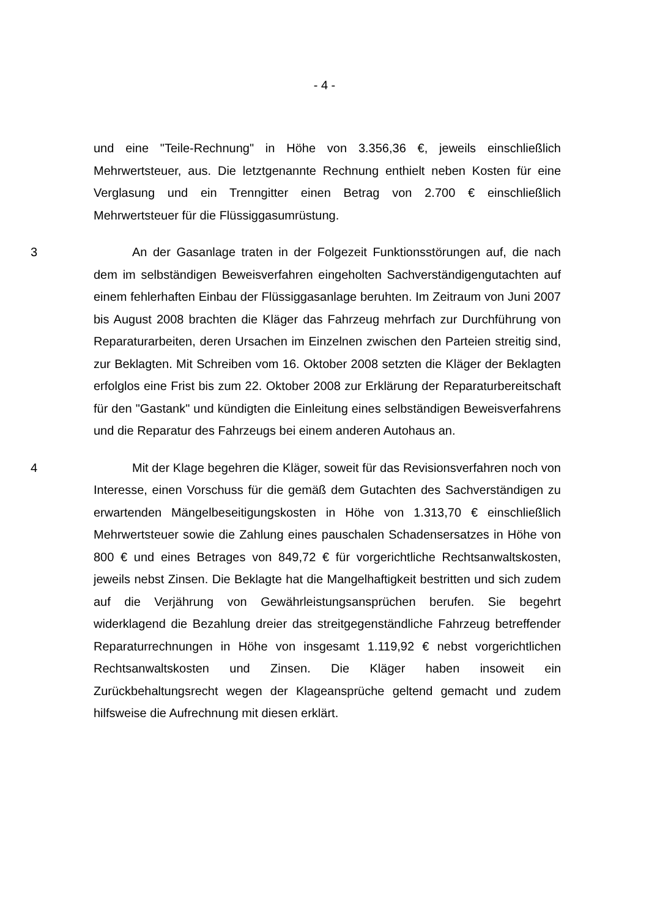- 4 -
und eine "Teile-Rechnung" in Höhe von 3.356,36 €, jeweils einschließlich Mehrwertsteuer, aus. Die letztgenannte Rechnung enthielt neben Kosten für eine Verglasung und ein Trenngitter einen Betrag von 2.700 € einschließlich Mehrwertsteuer für die Flüssiggasumrüstung.
3 An der Gasanlage traten in der Folgezeit Funktionsstörungen auf, die nach dem im selbständigen Beweisverfahren eingeholten Sachverständigengutachten auf einem fehlerhaften Einbau der Flüssiggasanlage beruhten. Im Zeitraum von Juni 2007 bis August 2008 brachten die Kläger das Fahrzeug mehrfach zur Durchführung von Reparaturarbeiten, deren Ursachen im Einzelnen zwischen den Parteien streitig sind, zur Beklagten. Mit Schreiben vom 16. Oktober 2008 setzten die Kläger der Beklagten erfolglos eine Frist bis zum 22. Oktober 2008 zur Erklärung der Reparaturbereitschaft für den "Gastank" und kündigten die Einleitung eines selbständigen Beweisverfahrens und die Reparatur des Fahrzeugs bei einem anderen Autohaus an.
4 Mit der Klage begehren die Kläger, soweit für das Revisionsverfahren noch von Interesse, einen Vorschuss für die gemäß dem Gutachten des Sachverständigen zu erwartenden Mängelbeseitigungskosten in Höhe von 1.313,70 € einschließlich Mehrwertsteuer sowie die Zahlung eines pauschalen Schadensersatzes in Höhe von 800 € und eines Betrages von 849,72 € für vorgerichtliche Rechtsanwaltskosten, jeweils nebst Zinsen. Die Beklagte hat die Mangelhaftigkeit bestritten und sich zudem auf die Verjährung von Gewährleistungsansprüchen berufen. Sie begehrt widerklagend die Bezahlung dreier das streitgegenständliche Fahrzeug betreffender Reparaturrechnungen in Höhe von insgesamt 1.119,92 € nebst vorgerichtlichen Rechtsanwaltskosten und Zinsen. Die Kläger haben insoweit ein Zurückbehaltungsrecht wegen der Klageansprüche geltend gemacht und zudem hilfsweise die Aufrechnung mit diesen erklärt.